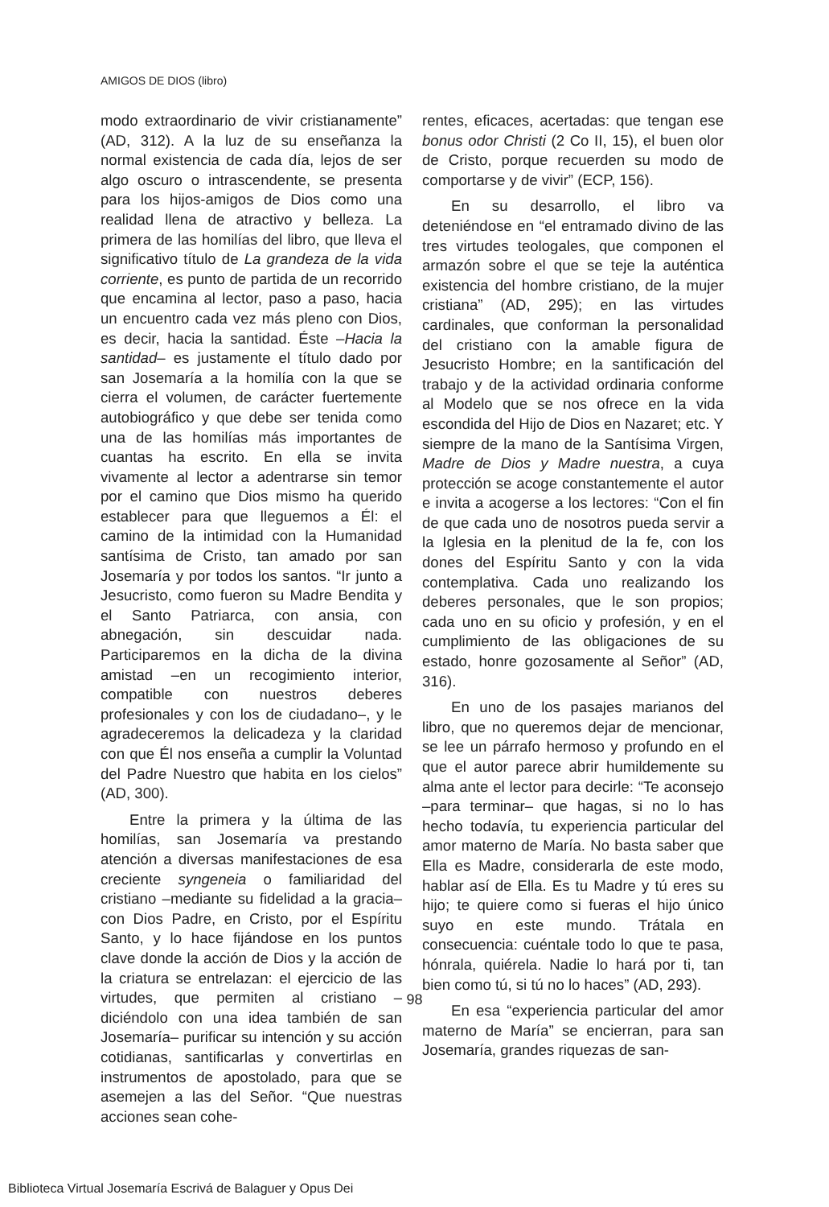AMIGOS DE DIOS (libro)
modo extraordinario de vivir cristianamente” (AD, 312). A la luz de su enseñanza la normal existencia de cada día, lejos de ser algo oscuro o intrascendente, se presenta para los hijos-amigos de Dios como una realidad llena de atractivo y belleza. La primera de las homilías del libro, que lleva el significativo título de La grandeza de la vida corriente, es punto de partida de un recorrido que encamina al lector, paso a paso, hacia un encuentro cada vez más pleno con Dios, es decir, hacia la santidad. Éste –Hacia la santidad– es justamente el título dado por san Josemaría a la homilía con la que se cierra el volumen, de carácter fuertemente autobiográfico y que debe ser tenida como una de las homilías más importantes de cuantas ha escrito. En ella se invita vivamente al lector a adentrarse sin temor por el camino que Dios mismo ha querido establecer para que lleguemos a Él: el camino de la intimidad con la Humanidad santísima de Cristo, tan amado por san Josemaría y por todos los santos. “Ir junto a Jesucristo, como fueron su Madre Bendita y el Santo Patriarca, con ansia, con abnegación, sin descuidar nada. Participaremos en la dicha de la divina amistad –en un recogimiento interior, compatible con nuestros deberes profesionales y con los de ciudadano–, y le agradeceremos la delicadeza y la claridad con que Él nos enseña a cumplir la Voluntad del Padre Nuestro que habita en los cielos” (AD, 300).
Entre la primera y la última de las homilías, san Josemaría va prestando atención a diversas manifestaciones de esa creciente syngeneia o familiaridad del cristiano –mediante su fidelidad a la gracia– con Dios Padre, en Cristo, por el Espíritu Santo, y lo hace fijándose en los puntos clave donde la acción de Dios y la acción de la criatura se entrelazan: el ejercicio de las virtudes, que permiten al cristiano –diciéndolo con una idea también de san Josemaría– purificar su intención y su acción cotidianas, santificarlas y convertirlas en instrumentos de apostolado, para que se asemejen a las del Señor. “Que nuestras acciones sean cohe-
rentes, eficaces, acertadas: que tengan ese bonus odor Christi (2 Co II, 15), el buen olor de Cristo, porque recuerden su modo de comportarse y de vivir” (ECP, 156).
En su desarrollo, el libro va deteniéndose en “el entramado divino de las tres virtudes teologales, que componen el armazón sobre el que se teje la auténtica existencia del hombre cristiano, de la mujer cristiana” (AD, 295); en las virtudes cardinales, que conforman la personalidad del cristiano con la amable figura de Jesucristo Hombre; en la santificación del trabajo y de la actividad ordinaria conforme al Modelo que se nos ofrece en la vida escondida del Hijo de Dios en Nazaret; etc. Y siempre de la mano de la Santísima Virgen, Madre de Dios y Madre nuestra, a cuya protección se acoge constantemente el autor e invita a acogerse a los lectores: “Con el fin de que cada uno de nosotros pueda servir a la Iglesia en la plenitud de la fe, con los dones del Espíritu Santo y con la vida contemplativa. Cada uno realizando los deberes personales, que le son propios; cada uno en su oficio y profesión, y en el cumplimiento de las obligaciones de su estado, honre gozosamente al Señor” (AD, 316).
En uno de los pasajes marianos del libro, que no queremos dejar de mencionar, se lee un párrafo hermoso y profundo en el que el autor parece abrir humildemente su alma ante el lector para decirle: “Te aconsejo –para terminar– que hagas, si no lo has hecho todavía, tu experiencia particular del amor materno de María. No basta saber que Ella es Madre, considerarla de este modo, hablar así de Ella. Es tu Madre y tú eres su hijo; te quiere como si fueras el hijo único suyo en este mundo. Trátala en consecuencia: cuéntale todo lo que te pasa, hónrala, quiérela. Nadie lo hará por ti, tan bien como tú, si tú no lo haces” (AD, 293).
En esa “experiencia particular del amor materno de María” se encierran, para san Josemaría, grandes riquezas de san-
98
Biblioteca Virtual Josemaría Escrivá de Balaguer y Opus Dei